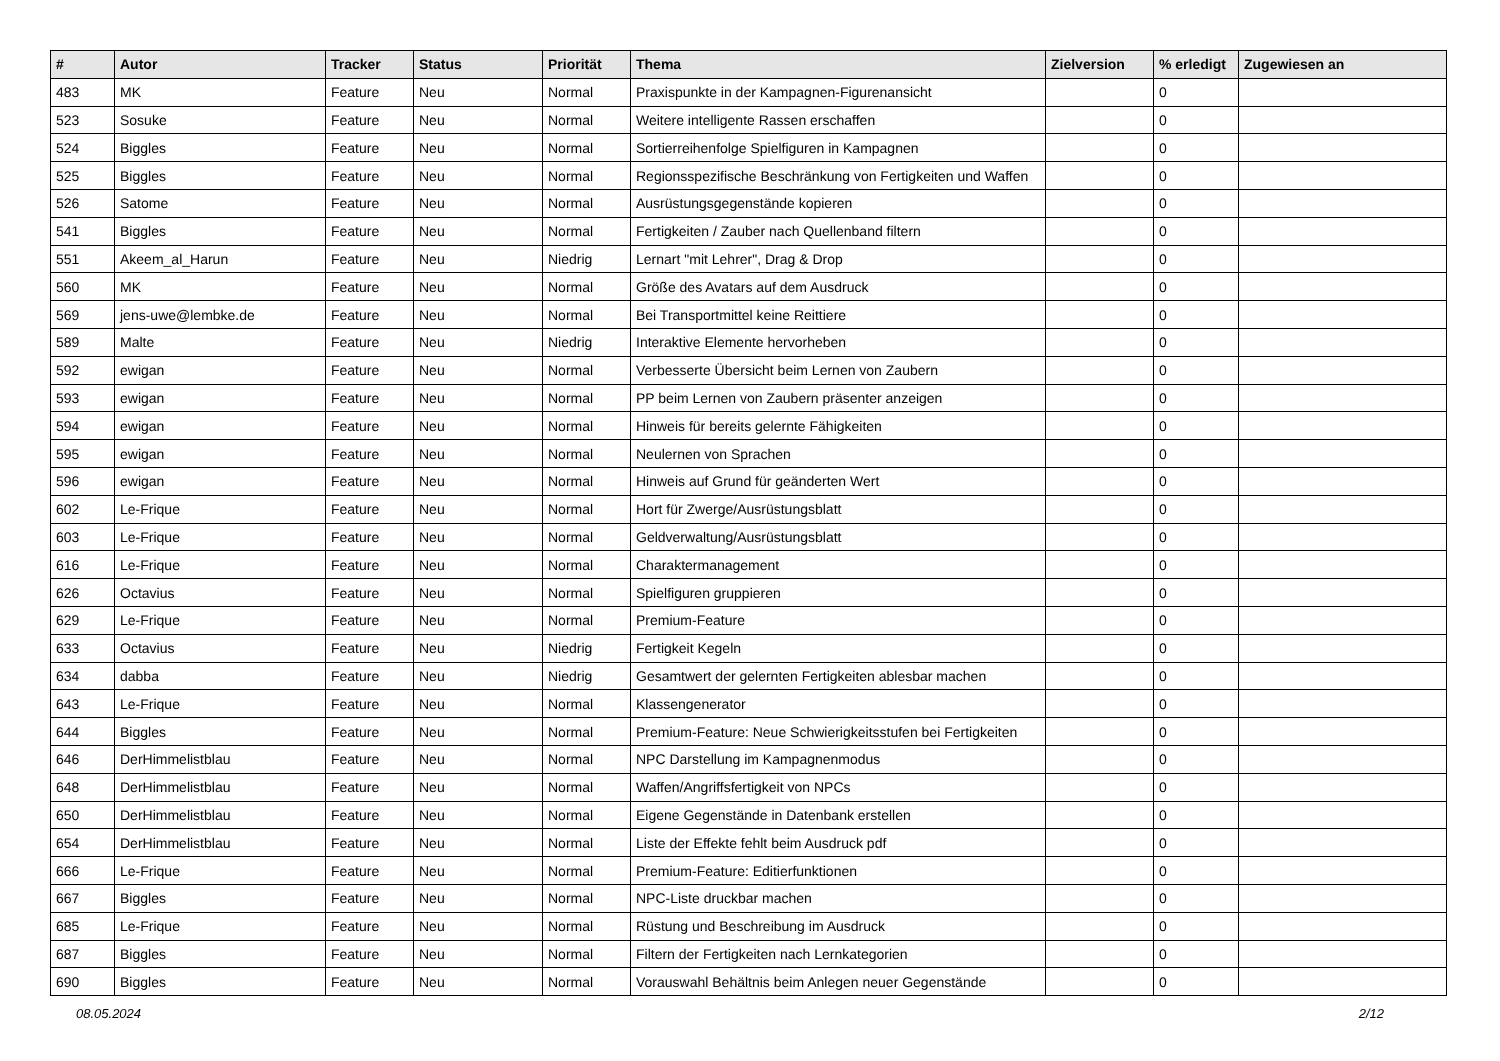| # | Autor | Tracker | Status | Priorität | Thema | Zielversion | % erledigt | Zugewiesen an |
| --- | --- | --- | --- | --- | --- | --- | --- | --- |
| 483 | MK | Feature | Neu | Normal | Praxispunkte in der Kampagnen-Figurenansicht | | 0 | |
| 523 | Sosuke | Feature | Neu | Normal | Weitere intelligente Rassen erschaffen | | 0 | |
| 524 | Biggles | Feature | Neu | Normal | Sortierreihenfolge Spielfiguren in Kampagnen | | 0 | |
| 525 | Biggles | Feature | Neu | Normal | Regionsspezifische Beschränkung von Fertigkeiten und Waffen | | 0 | |
| 526 | Satome | Feature | Neu | Normal | Ausrüstungsgegenstände kopieren | | 0 | |
| 541 | Biggles | Feature | Neu | Normal | Fertigkeiten / Zauber nach Quellenband filtern | | 0 | |
| 551 | Akeem_al_Harun | Feature | Neu | Niedrig | Lernart "mit Lehrer", Drag & Drop | | 0 | |
| 560 | MK | Feature | Neu | Normal | Größe des Avatars auf dem Ausdruck | | 0 | |
| 569 | jens-uwe@lembke.de | Feature | Neu | Normal | Bei Transportmittel keine Reittiere | | 0 | |
| 589 | Malte | Feature | Neu | Niedrig | Interaktive Elemente hervorheben | | 0 | |
| 592 | ewigan | Feature | Neu | Normal | Verbesserte Übersicht beim Lernen von Zaubern | | 0 | |
| 593 | ewigan | Feature | Neu | Normal | PP beim Lernen von Zaubern präsenter anzeigen | | 0 | |
| 594 | ewigan | Feature | Neu | Normal | Hinweis für bereits gelernte Fähigkeiten | | 0 | |
| 595 | ewigan | Feature | Neu | Normal | Neulernen von Sprachen | | 0 | |
| 596 | ewigan | Feature | Neu | Normal | Hinweis auf Grund für geänderten Wert | | 0 | |
| 602 | Le-Frique | Feature | Neu | Normal | Hort für Zwerge/Ausrüstungsblatt | | 0 | |
| 603 | Le-Frique | Feature | Neu | Normal | Geldverwaltung/Ausrüstungsblatt | | 0 | |
| 616 | Le-Frique | Feature | Neu | Normal | Charaktermanagement | | 0 | |
| 626 | Octavius | Feature | Neu | Normal | Spielfiguren gruppieren | | 0 | |
| 629 | Le-Frique | Feature | Neu | Normal | Premium-Feature | | 0 | |
| 633 | Octavius | Feature | Neu | Niedrig | Fertigkeit Kegeln | | 0 | |
| 634 | dabba | Feature | Neu | Niedrig | Gesamtwert der gelernten Fertigkeiten ablesbar machen | | 0 | |
| 643 | Le-Frique | Feature | Neu | Normal | Klassengenerator | | 0 | |
| 644 | Biggles | Feature | Neu | Normal | Premium-Feature: Neue Schwierigkeitsstufen bei Fertigkeiten | | 0 | |
| 646 | DerHimmelistblau | Feature | Neu | Normal | NPC Darstellung im Kampagnenmodus | | 0 | |
| 648 | DerHimmelistblau | Feature | Neu | Normal | Waffen/Angriffsfertigkeit von NPCs | | 0 | |
| 650 | DerHimmelistblau | Feature | Neu | Normal | Eigene Gegenstände in Datenbank erstellen | | 0 | |
| 654 | DerHimmelistblau | Feature | Neu | Normal | Liste der Effekte fehlt beim Ausdruck pdf | | 0 | |
| 666 | Le-Frique | Feature | Neu | Normal | Premium-Feature: Editierfunktionen | | 0 | |
| 667 | Biggles | Feature | Neu | Normal | NPC-Liste druckbar machen | | 0 | |
| 685 | Le-Frique | Feature | Neu | Normal | Rüstung und Beschreibung im Ausdruck | | 0 | |
| 687 | Biggles | Feature | Neu | Normal | Filtern der Fertigkeiten nach Lernkategorien | | 0 | |
| 690 | Biggles | Feature | Neu | Normal | Vorauswahl Behältnis beim Anlegen neuer Gegenstände | | 0 | |
08.05.2024 2/12